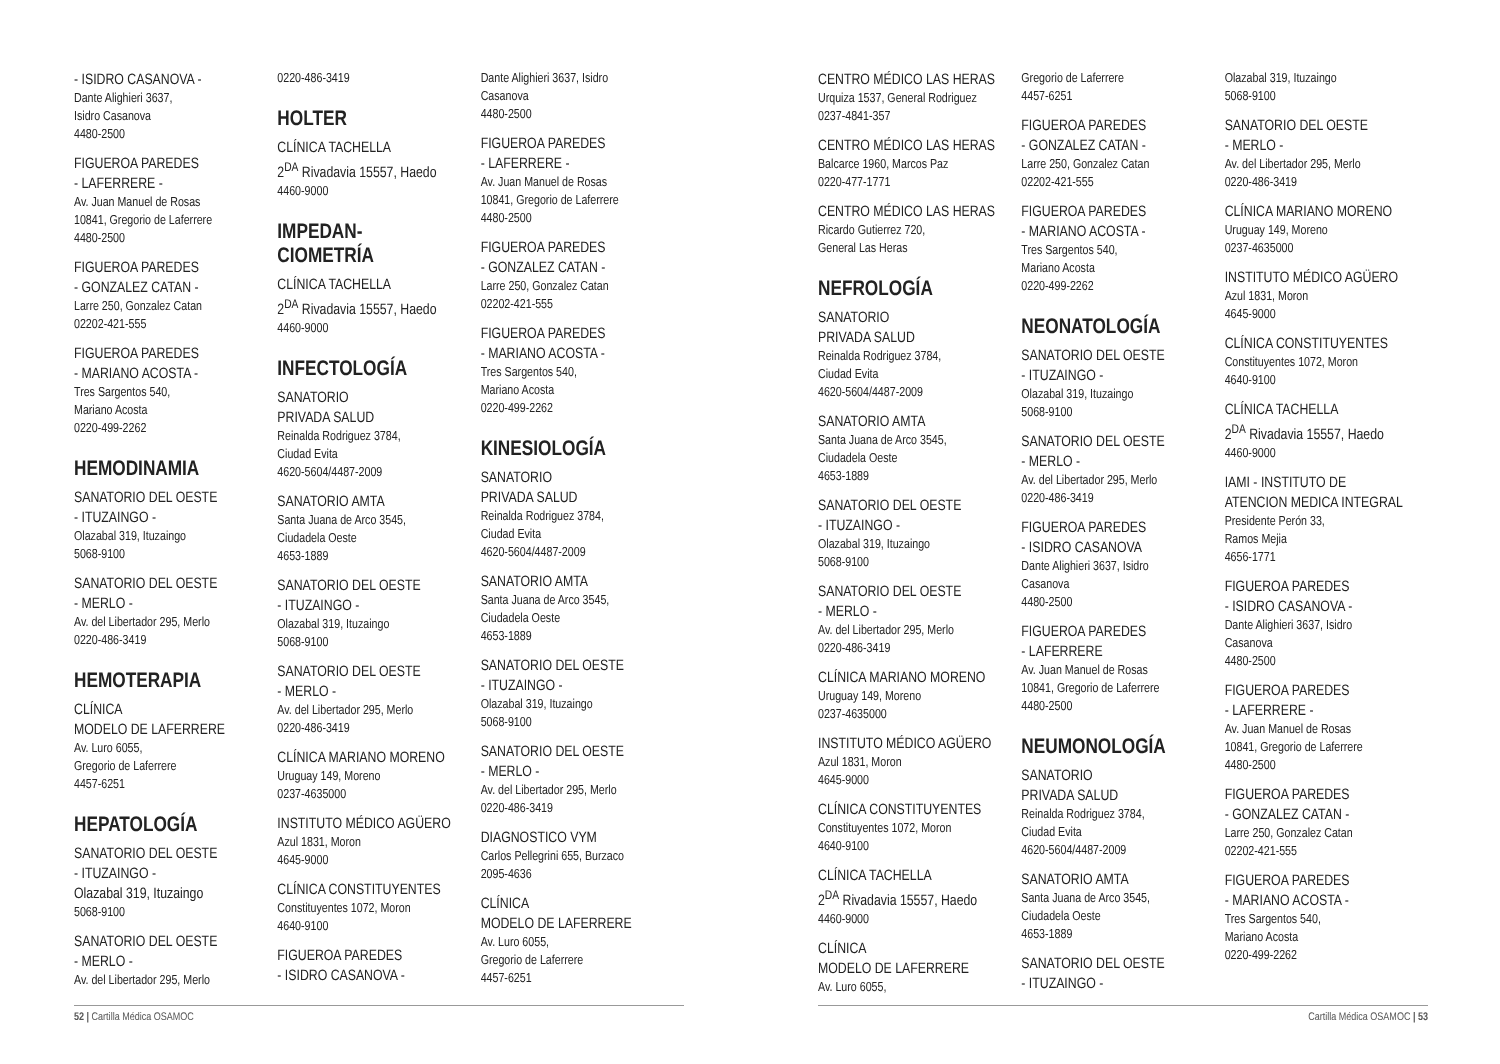- ISIDRO CASANOVA -
Dante Alighieri 3637,
Isidro Casanova
4480-2500
FIGUEROA PAREDES
- LAFERRERE -
Av. Juan Manuel de Rosas
10841, Gregorio de Laferrere
4480-2500
FIGUEROA PAREDES
- GONZALEZ CATAN -
Larre 250, Gonzalez Catan
02202-421-555
FIGUEROA PAREDES
- MARIANO ACOSTA -
Tres Sargentos 540,
Mariano Acosta
0220-499-2262
HEMODINAMIA
SANATORIO DEL OESTE
- ITUZAINGO -
Olazabal 319, Ituzaingo
5068-9100
SANATORIO DEL OESTE
- MERLO -
Av. del Libertador 295, Merlo
0220-486-3419
HEMOTERAPIA
CLÍNICA
MODELO DE LAFERRERE
Av. Luro 6055,
Gregorio de Laferrere
4457-6251
HEPATOLOGÍA
SANATORIO DEL OESTE
- ITUZAINGO -
Olazabal 319, Ituzaingo
5068-9100
SANATORIO DEL OESTE
- MERLO -
Av. del Libertador 295, Merlo
0220-486-3419
HOLTER
CLÍNICA TACHELLA
2<sup>DA</sup> Rivadavia 15557, Haedo
4460-9000
IMPEDAN-
CIOMETRÍA
CLÍNICA TACHELLA
2<sup>DA</sup> Rivadavia 15557, Haedo
4460-9000
INFECTOLOGÍA
SANATORIO
PRIVADA SALUD
Reinalda Rodriguez 3784,
Ciudad Evita
4620-5604/4487-2009
SANATORIO AMTA
Santa Juana de Arco 3545,
Ciudadela Oeste
4653-1889
SANATORIO DEL OESTE
- ITUZAINGO -
Olazabal 319, Ituzaingo
5068-9100
SANATORIO DEL OESTE
- MERLO -
Av. del Libertador 295, Merlo
0220-486-3419
CLÍNICA MARIANO MORENO
Uruguay 149, Moreno
0237-4635000
INSTITUTO MÉDICO AGÜERO
Azul 1831, Moron
4645-9000
CLÍNICA CONSTITUYENTES
Constituyentes 1072, Moron
4640-9100
FIGUEROA PAREDES
- ISIDRO CASANOVA -
Dante Alighieri 3637, Isidro
Casanova
4480-2500
FIGUEROA PAREDES
- LAFERRERE -
Av. Juan Manuel de Rosas
10841, Gregorio de Laferrere
4480-2500
FIGUEROA PAREDES
- GONZALEZ CATAN -
Larre 250, Gonzalez Catan
02202-421-555
FIGUEROA PAREDES
- MARIANO ACOSTA -
Tres Sargentos 540,
Mariano Acosta
0220-499-2262
KINESIOLOGÍA
SANATORIO
PRIVADA SALUD
Reinalda Rodriguez 3784,
Ciudad Evita
4620-5604/4487-2009
SANATORIO AMTA
Santa Juana de Arco 3545,
Ciudadela Oeste
4653-1889
SANATORIO DEL OESTE
- ITUZAINGO -
Olazabal 319, Ituzaingo
5068-9100
SANATORIO DEL OESTE
- MERLO -
Av. del Libertador 295, Merlo
0220-486-3419
DIAGNOSTICO VYM
Carlos Pellegrini 655, Burzaco
2095-4636
CLÍNICA
MODELO DE LAFERRERE
Av. Luro 6055,
Gregorio de Laferrere
4457-6251
52 | Cartilla Médica OSAMOC
CENTRO MÉDICO LAS HERAS
Urquiza 1537, General Rodriguez
0237-4841-357
CENTRO MÉDICO LAS HERAS
Balcarce 1960, Marcos Paz
0220-477-1771
CENTRO MÉDICO LAS HERAS
Ricardo Gutierrez 720,
General Las Heras
NEFROLOGÍA
SANATORIO
PRIVADA SALUD
Reinalda Rodriguez 3784,
Ciudad Evita
4620-5604/4487-2009
SANATORIO AMTA
Santa Juana de Arco 3545,
Ciudadela Oeste
4653-1889
SANATORIO DEL OESTE
- ITUZAINGO -
Olazabal 319, Ituzaingo
5068-9100
SANATORIO DEL OESTE
- MERLO -
Av. del Libertador 295, Merlo
0220-486-3419
CLÍNICA MARIANO MORENO
Uruguay 149, Moreno
0237-4635000
INSTITUTO MÉDICO AGÜERO
Azul 1831, Moron
4645-9000
CLÍNICA CONSTITUYENTES
Constituyentes 1072, Moron
4640-9100
CLÍNICA TACHELLA
2<sup>DA</sup> Rivadavia 15557, Haedo
4460-9000
CLÍNICA
MODELO DE LAFERRERE
Av. Luro 6055,
Gregorio de Laferrere
4457-6251
FIGUEROA PAREDES
- GONZALEZ CATAN -
Larre 250, Gonzalez Catan
02202-421-555
FIGUEROA PAREDES
- MARIANO ACOSTA -
Tres Sargentos 540,
Mariano Acosta
0220-499-2262
NEONATOLOGÍA
SANATORIO DEL OESTE
- ITUZAINGO -
Olazabal 319, Ituzaingo
5068-9100
SANATORIO DEL OESTE
- MERLO -
Av. del Libertador 295, Merlo
0220-486-3419
FIGUEROA PAREDES
- ISIDRO CASANOVA
Dante Alighieri 3637, Isidro
Casanova
4480-2500
FIGUEROA PAREDES
- LAFERRERE
Av. Juan Manuel de Rosas
10841, Gregorio de Laferrere
4480-2500
NEUMONOLOGÍA
SANATORIO
PRIVADA SALUD
Reinalda Rodriguez 3784,
Ciudad Evita
4620-5604/4487-2009
SANATORIO AMTA
Santa Juana de Arco 3545,
Ciudadela Oeste
4653-1889
SANATORIO DEL OESTE
- ITUZAINGO -
Olazabal 319, Ituzaingo
5068-9100
SANATORIO DEL OESTE
- MERLO -
Av. del Libertador 295, Merlo
0220-486-3419
CLÍNICA MARIANO MORENO
Uruguay 149, Moreno
0237-4635000
INSTITUTO MÉDICO AGÜERO
Azul 1831, Moron
4645-9000
CLÍNICA CONSTITUYENTES
Constituyentes 1072, Moron
4640-9100
CLÍNICA TACHELLA
2<sup>DA</sup> Rivadavia 15557, Haedo
4460-9000
IAMI - INSTITUTO DE
ATENCION MEDICA INTEGRAL
Presidente Perón 33,
Ramos Mejia
4656-1771
FIGUEROA PAREDES
- ISIDRO CASANOVA -
Dante Alighieri 3637, Isidro
Casanova
4480-2500
FIGUEROA PAREDES
- LAFERRERE -
Av. Juan Manuel de Rosas
10841, Gregorio de Laferrere
4480-2500
FIGUEROA PAREDES
- GONZALEZ CATAN -
Larre 250, Gonzalez Catan
02202-421-555
FIGUEROA PAREDES
- MARIANO ACOSTA -
Tres Sargentos 540,
Mariano Acosta
0220-499-2262
Cartilla Médica OSAMOC | 53